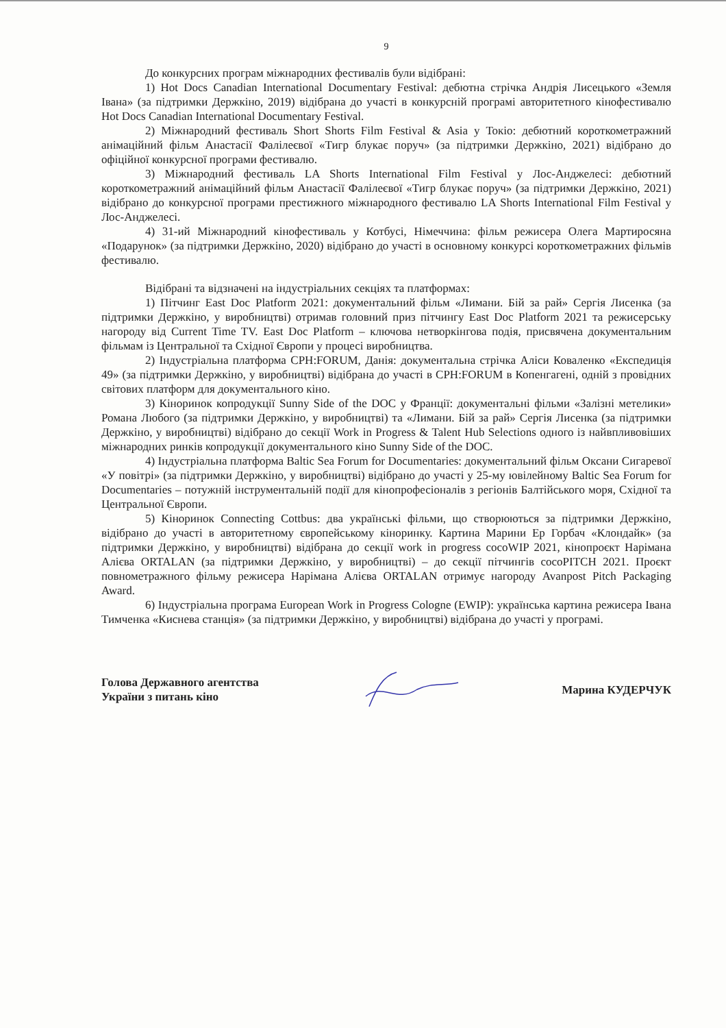9
До конкурсних програм міжнародних фестивалів були відібрані:
1) Hot Docs Canadian International Documentary Festival: дебютна стрічка Андрія Лисецького «Земля Івана» (за підтримки Держкіно, 2019) відібрана до участі в конкурсній програмі авторитетного кінофестивалю Hot Docs Canadian International Documentary Festival.
2) Міжнародний фестиваль Short Shorts Film Festival & Asia у Токіо: дебютний короткометражний анімаційний фільм Анастасії Фалілеєвої «Тигр блукає поруч» (за підтримки Держкіно, 2021) відібрано до офіційної конкурсної програми фестивалю.
3) Міжнародний фестиваль LA Shorts International Film Festival у Лос-Анджелесі: дебютний короткометражний анімаційний фільм Анастасії Фалілеєвої «Тигр блукає поруч» (за підтримки Держкіно, 2021) відібрано до конкурсної програми престижного міжнародного фестивалю LA Shorts International Film Festival у Лос-Анджелесі.
4) 31-ий Міжнародний кінофестиваль у Котбусі, Німеччина: фільм режисера Олега Мартиросяна «Подарунок» (за підтримки Держкіно, 2020) відібрано до участі в основному конкурсі короткометражних фільмів фестивалю.
Відібрані та відзначені на індустріальних секціях та платформах:
1) Пітчинг East Doc Platform 2021: документальний фільм «Лимани. Бій за рай» Сергія Лисенка (за підтримки Держкіно, у виробництві) отримав головний приз пітчингу East Doc Platform 2021 та режисерську нагороду від Current Time TV. East Doc Platform – ключова нетворкінгова подія, присвячена документальним фільмам із Центральної та Східної Європи у процесі виробництва.
2) Індустріальна платформа CPH:FORUM, Данія: документальна стрічка Аліси Коваленко «Експедиція 49» (за підтримки Держкіно, у виробництві) відібрана до участі в CPH:FORUM в Копенгагені, одній з провідних світових платформ для документального кіно.
3) Кіноринок копродукції Sunny Side of the DOC у Франції: документальні фільми «Залізні метелики» Романа Любого (за підтримки Держкіно, у виробництві) та «Лимани. Бій за рай» Сергія Лисенка (за підтримки Держкіно, у виробництві) відібрано до секції Work in Progress & Talent Hub Selections одного із найвпливовіших міжнародних ринків копродукції документального кіно Sunny Side of the DOC.
4) Індустріальна платформа Baltic Sea Forum for Documentaries: документальний фільм Оксани Сигаревої «У повітрі» (за підтримки Держкіно, у виробництві) відібрано до участі у 25-му ювілейному Baltic Sea Forum for Documentaries – потужній інструментальній події для кінопрофесіоналів з регіонів Балтійського моря, Східної та Центральної Європи.
5) Кіноринок Connecting Cottbus: два українські фільми, що створюються за підтримки Держкіно, відібрано до участі в авторитетному європейському кіноринку. Картина Марини Ер Горбач «Клондайк» (за підтримки Держкіно, у виробництві) відібрана до секції work in progress cocoWIP 2021, кінопроєкт Нарімана Алієва ORTALAN (за підтримки Держкіно, у виробництві) – до секції пітчингів cocoPITCH 2021. Проєкт повнометражного фільму режисера Нарімана Алієва ORTALAN отримує нагороду Avanpost Pitch Packaging Award.
6) Індустріальна програма European Work in Progress Cologne (EWIP): українська картина режисера Івана Тимченка «Киснева станція» (за підтримки Держкіно, у виробництві) відібрана до участі у програмі.
Голова Державного агентства
України з питань кіно
Марина КУДЕРЧУК